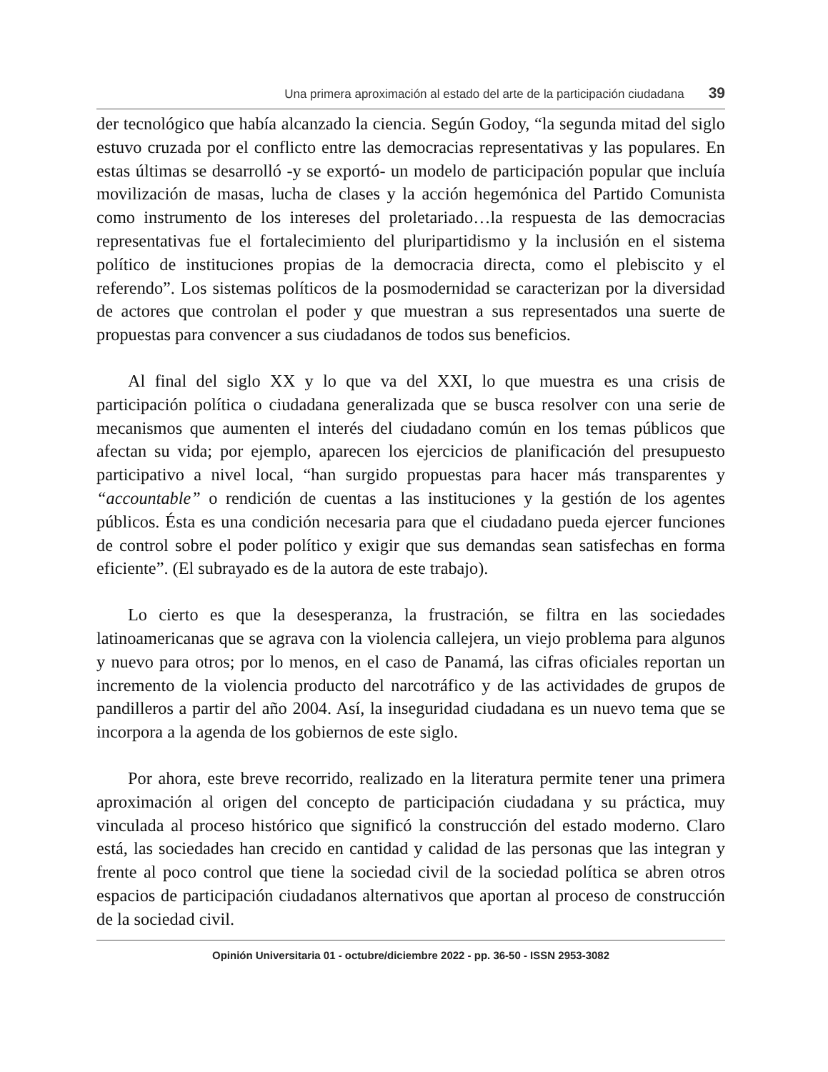Una primera aproximación al estado del arte de la participación ciudadana 39
der tecnológico que había alcanzado la ciencia. Según Godoy, “la segunda mitad del siglo estuvo cruzada por el conflicto entre las democracias representativas y las populares. En estas últimas se desarrolló -y se exportó- un modelo de participación popular que incluía movilización de masas, lucha de clases y la acción hegemónica del Partido Comunista como instrumento de los intereses del proletariado…la respuesta de las democracias representativas fue el fortalecimiento del pluripartidismo y la inclusión en el sistema político de instituciones propias de la democracia directa, como el plebiscito y el referendo”. Los sistemas políticos de la posmodernidad se caracterizan por la diversidad de actores que controlan el poder y que muestran a sus representados una suerte de propuestas para convencer a sus ciudadanos de todos sus beneficios.
Al final del siglo XX y lo que va del XXI, lo que muestra es una crisis de participación política o ciudadana generalizada que se busca resolver con una serie de mecanismos que aumenten el interés del ciudadano común en los temas públicos que afectan su vida; por ejemplo, aparecen los ejercicios de planificación del presupuesto participativo a nivel local, “han surgido propuestas para hacer más transparentes y “accountable” o rendición de cuentas a las instituciones y la gestión de los agentes públicos. Ésta es una condición necesaria para que el ciudadano pueda ejercer funciones de control sobre el poder político y exigir que sus demandas sean satisfechas en forma eficiente”. (El subrayado es de la autora de este trabajo).
Lo cierto es que la desesperanza, la frustración, se filtra en las sociedades latinoamericanas que se agrava con la violencia callejera, un viejo problema para algunos y nuevo para otros; por lo menos, en el caso de Panamá, las cifras oficiales reportan un incremento de la violencia producto del narcotráfico y de las actividades de grupos de pandilleros a partir del año 2004. Así, la inseguridad ciudadana es un nuevo tema que se incorpora a la agenda de los gobiernos de este siglo.
Por ahora, este breve recorrido, realizado en la literatura permite tener una primera aproximación al origen del concepto de participación ciudadana y su práctica, muy vinculada al proceso histórico que significó la construcción del estado moderno. Claro está, las sociedades han crecido en cantidad y calidad de las personas que las integran y frente al poco control que tiene la sociedad civil de la sociedad política se abren otros espacios de participación ciudadanos alternativos que aportan al proceso de construcción de la sociedad civil.
Opinión Universitaria 01 - octubre/diciembre 2022 - pp. 36-50 - ISSN 2953-3082